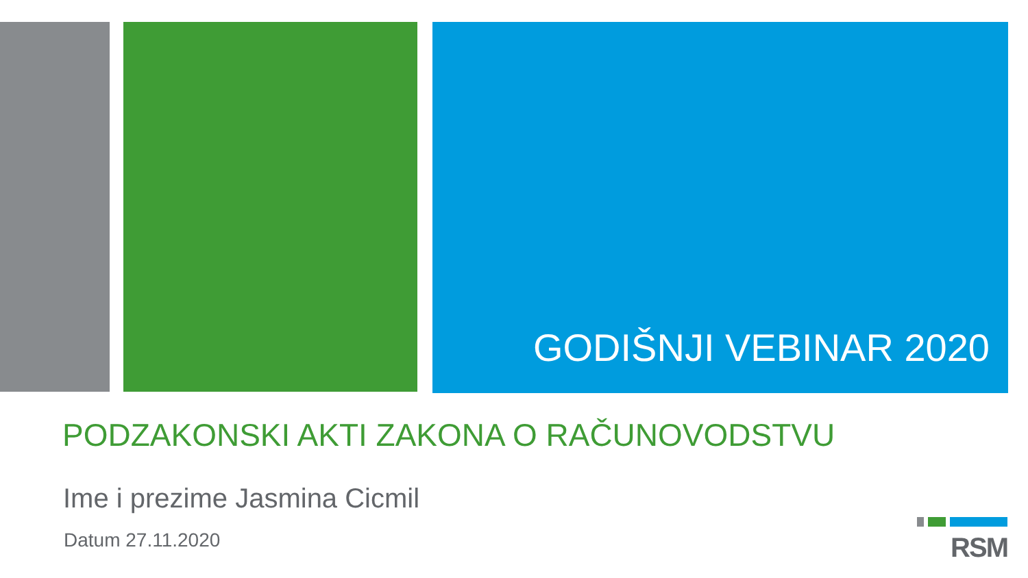GODIŠNJI VEBINAR 2020
PODZAKONSKI AKTI ZAKONA O RAČUNOVODSTVU
Ime i prezime Jasmina Cicmil
Datum 27.11.2020
RSM